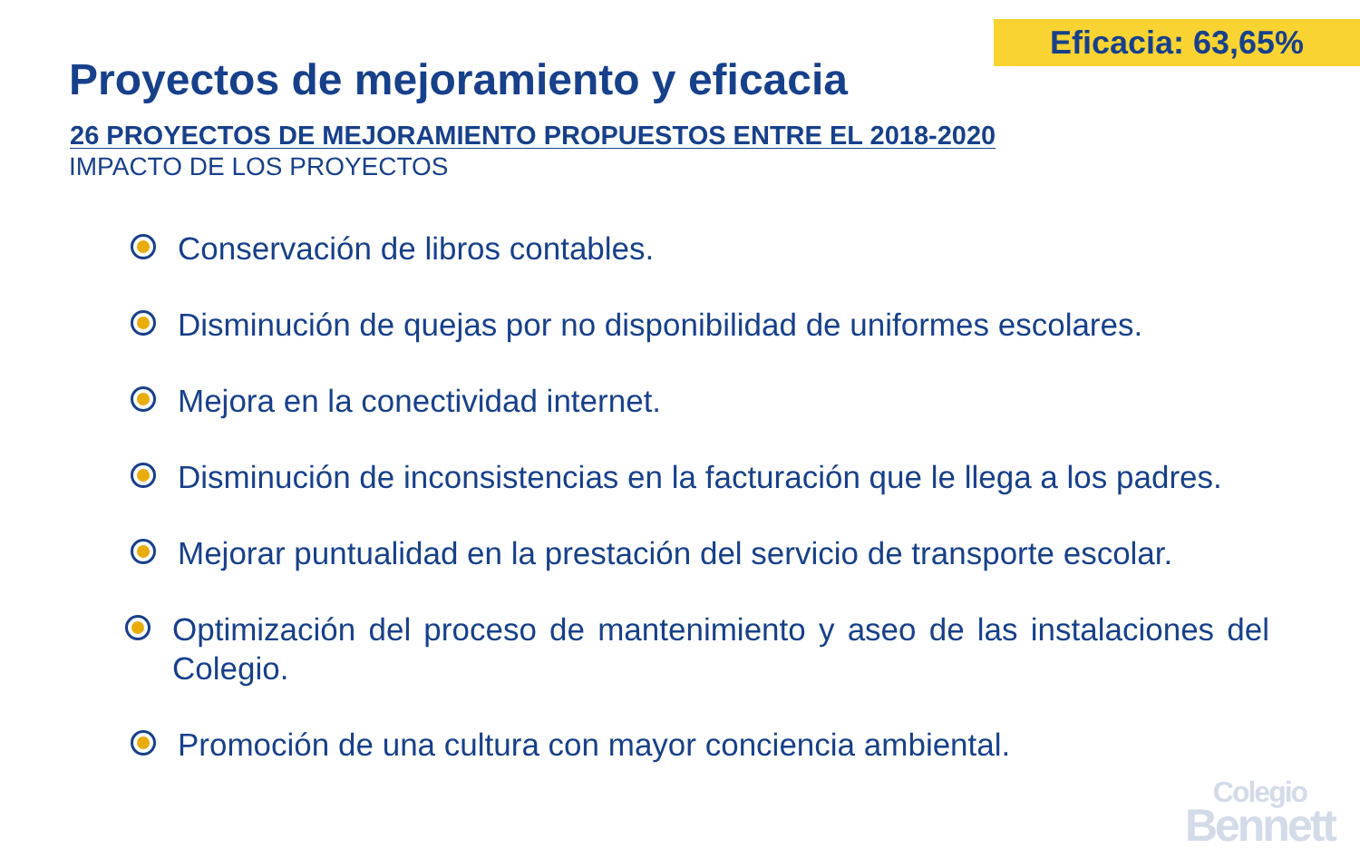Eficacia: 63,65%
Proyectos de mejoramiento y eficacia
26 PROYECTOS DE MEJORAMIENTO PROPUESTOS ENTRE EL 2018-2020
IMPACTO DE LOS PROYECTOS
Conservación de libros contables.
Disminución de quejas por no disponibilidad de uniformes escolares.
Mejora en la conectividad internet.
Disminución de inconsistencias en la facturación que le llega a los padres.
Mejorar puntualidad en la prestación del servicio de transporte escolar.
Optimización del proceso de mantenimiento y aseo de las instalaciones del Colegio.
Promoción de una cultura con mayor conciencia ambiental.
Colegio
Bennett